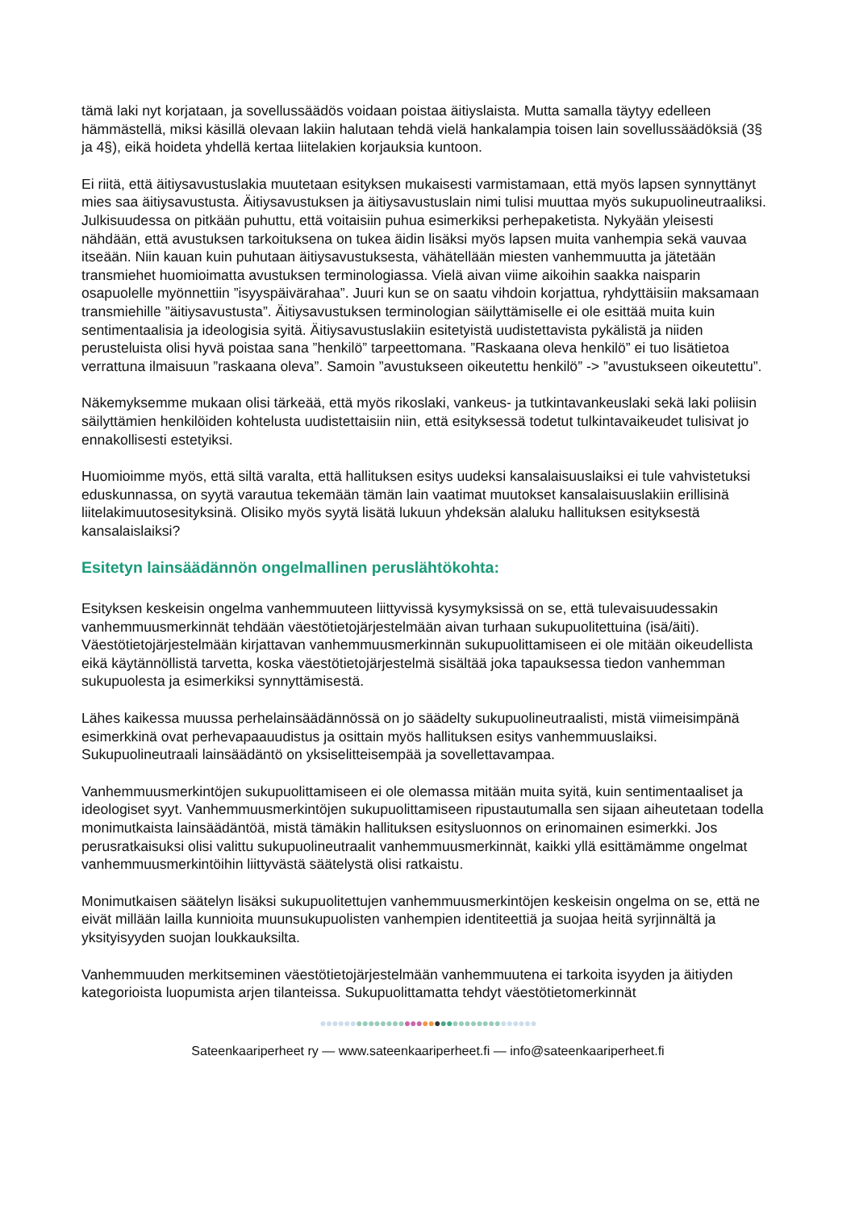tämä laki nyt korjataan, ja sovellussäädös voidaan poistaa äitiyslaista. Mutta samalla täytyy edelleen hämmästellä, miksi käsillä olevaan lakiin halutaan tehdä vielä hankalampia toisen lain sovellussäädöksiä (3§ ja 4§), eikä hoideta yhdellä kertaa liitelakien korjauksia kuntoon.
Ei riitä, että äitiysavustuslakia muutetaan esityksen mukaisesti varmistamaan, että myös lapsen synnyttänyt mies saa äitiysavustusta. Äitiysavustuksen ja äitiysavustuslain nimi tulisi muuttaa myös sukupuolineutraaliksi. Julkisuudessa on pitkään puhuttu, että voitaisiin puhua esimerkiksi perhepaketista. Nykyään yleisesti nähdään, että avustuksen tarkoituksena on tukea äidin lisäksi myös lapsen muita vanhempia sekä vauvaa itseään. Niin kauan kuin puhutaan äitiysavustuksesta, vähätellään miesten vanhemmuutta ja jätetään transmiehet huomioimatta avustuksen terminologiassa. Vielä aivan viime aikoihin saakka naisparin osapuolelle myönnettiin ”isyyspäivärahaa”. Juuri kun se on saatu vihdoin korjattua, ryhdyttäisiin maksamaan transmiehille ”äitiysavustusta”. Äitiysavustuksen terminologian säilyttämiselle ei ole esittää muita kuin sentimentaalisia ja ideologisia syitä. Äitiysavustuslakiin esitetyistä uudistettavista pykälistä ja niiden perusteluista olisi hyvä poistaa sana ”henkilö” tarpeettomana. ”Raskaana oleva henkilö” ei tuo lisätietoa verrattuna ilmaisuun ”raskaana oleva”. Samoin ”avustukseen oikeutettu henkilö” -> ”avustukseen oikeutettu”.
Näkemyksemme mukaan olisi tärkeää, että myös rikoslaki, vankeus- ja tutkintavankeuslaki sekä laki poliisin säilyttämien henkilöiden kohtelusta uudistettaisiin niin, että esityksessä todetut tulkintavaikeudet tulisivat jo ennakollisesti estetyiksi.
Huomioimme myös, että siltä varalta, että hallituksen esitys uudeksi kansalaisuuslaiksi ei tule vahvistetuksi eduskunnassa, on syytä varautua tekemään tämän lain vaatimat muutokset kansalaisuuslakiin erillisinä liitelakimuutosesityksinä. Olisiko myös syytä lisätä lukuun yhdeksän alaluku hallituksen esityksestä kansalaislaiksi?
Esitetyn lainsäädännön ongelmallinen peruslähtökohta:
Esityksen keskeisin ongelma vanhemmuuteen liittyvissä kysymyksissä on se, että tulevaisuudessakin vanhemmuusmerkinnät tehdään väestötietojärjestelmään aivan turhaan sukupuolitettuina (isä/äiti). Väestötietojärjestelmään kirjattavan vanhemmuusmerkinnän sukupuolittamiseen ei ole mitään oikeudellista eikä käytännöllistä tarvetta, koska väestötietojärjestelmä sisältää joka tapauksessa tiedon vanhemman sukupuolesta ja esimerkiksi synnyttämisestä.
Lähes kaikessa muussa perhelainsäädännössä on jo säädelty sukupuolineutraalisti, mistä viimeisimpänä esimerkkinä ovat perhevapaauudistus ja osittain myös hallituksen esitys vanhemmuuslaiksi. Sukupuolineutraali lainsäädäntö on yksiselitteisempää ja sovellettavampaa.
Vanhemmuusmerkintöjen sukupuolittamiseen ei ole olemassa mitään muita syitä, kuin sentimentaaliset ja ideologiset syyt. Vanhemmuusmerkintöjen sukupuolittamiseen ripustautumalla sen sijaan aiheutetaan todella monimutkaista lainsäädäntöä, mistä tämäkin hallituksen esitysluonnos on erinomainen esimerkki. Jos perusratkaisuksi olisi valittu sukupuolineutraalit vanhemmuusmerkinnät, kaikki yllä esittämämme ongelmat vanhemmuusmerkintöihin liittyvästä säätelystä olisi ratkaistu.
Monimutkaisen säätelyn lisäksi sukupuolitettujen vanhemmuusmerkintöjen keskeisin ongelma on se, että ne eivät millään lailla kunnioita muunsukupuolisten vanhempien identiteettiä ja suojaa heitä syrjinnältä ja yksityisyyden suojan loukkauksilta.
Vanhemmuuden merkitseminen väestötietojärjestelmään vanhemmuutena ei tarkoita isyyden ja äitiyden kategorioista luopumista arjen tilanteissa. Sukupuolittamatta tehdyt väestötietomerkinnät
●●●●●●●●●●●●●●●●●●●●●●●●●●●●●●●●●●●●
Sateenkaariperheet ry — www.sateenkaariperheet.fi — info@sateenkaariperheet.fi